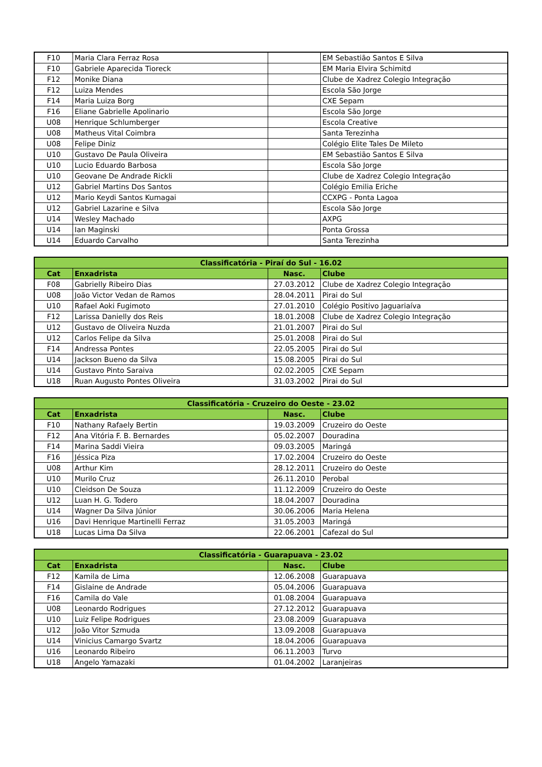| F10 | Maria Clara Ferraz Rosa | | EM Sebastião Santos E Silva |
| F10 | Gabriele Aparecida Tioreck | | EM Maria Elvira Schimitd |
| F12 | Monike Diana | | Clube de Xadrez Colegio Integração |
| F12 | Luiza Mendes | | Escola São Jorge |
| F14 | Maria Luiza Borg | | CXE Sepam |
| F16 | Eliane Gabrielle Apolinario | | Escola São Jorge |
| U08 | Henrique Schlumberger | | Escola Creative |
| U08 | Matheus Vital Coimbra | | Santa Terezinha |
| U08 | Felipe Diniz | | Colégio Elite Tales De Mileto |
| U10 | Gustavo De Paula Oliveira | | EM Sebastião Santos E Silva |
| U10 | Lucio Eduardo Barbosa | | Escola São Jorge |
| U10 | Geovane De Andrade Rickli | | Clube de Xadrez Colegio Integração |
| U12 | Gabriel Martins Dos Santos | | Colégio Emilia Eriche |
| U12 | Mario Keydi Santos Kumagai | | CCXPG - Ponta Lagoa |
| U12 | Gabriel Lazarine e Silva | | Escola São Jorge |
| U14 | Wesley Machado | | AXPG |
| U14 | Ian Maginski | | Ponta Grossa |
| U14 | Eduardo Carvalho | | Santa Terezinha |
| Classificatória - Piraí do Sul - 16.02 | | | |
| --- | --- | --- | --- |
| Cat | Enxadrista | Nasc. | Clube |
| F08 | Gabrielly Ribeiro Dias | 27.03.2012 | Clube de Xadrez Colegio Integração |
| U08 | João Victor Vedan de Ramos | 28.04.2011 | Pirai do Sul |
| U10 | Rafael Aoki Fugimoto | 27.01.2010 | Colégio Positivo Jaguariaíva |
| F12 | Larissa Danielly dos Reis | 18.01.2008 | Clube de Xadrez Colegio Integração |
| U12 | Gustavo de Oliveira Nuzda | 21.01.2007 | Pirai do Sul |
| U12 | Carlos Felipe da Silva | 25.01.2008 | Pirai do Sul |
| F14 | Andressa Pontes | 22.05.2005 | Pirai do Sul |
| U14 | Jackson Bueno da Silva | 15.08.2005 | Pirai do Sul |
| U14 | Gustavo Pinto Saraiva | 02.02.2005 | CXE Sepam |
| U18 | Ruan Augusto Pontes Oliveira | 31.03.2002 | Pirai do Sul |
| Classificatória - Cruzeiro do Oeste - 23.02 | | | |
| --- | --- | --- | --- |
| Cat | Enxadrista | Nasc. | Clube |
| F10 | Nathany Rafaely Bertin | 19.03.2009 | Cruzeiro do Oeste |
| F12 | Ana Vitória F. B. Bernardes | 05.02.2007 | Douradina |
| F14 | Marina Saddi Vieira | 09.03.2005 | Maringá |
| F16 | Jéssica Piza | 17.02.2004 | Cruzeiro do Oeste |
| U08 | Arthur Kim | 28.12.2011 | Cruzeiro do Oeste |
| U10 | Murilo Cruz | 26.11.2010 | Perobal |
| U10 | Cleidson De Souza | 11.12.2009 | Cruzeiro do Oeste |
| U12 | Luan H. G. Todero | 18.04.2007 | Douradina |
| U14 | Wagner Da Silva Júnior | 30.06.2006 | Maria Helena |
| U16 | Davi Henrique Martinelli Ferraz | 31.05.2003 | Maringá |
| U18 | Lucas Lima Da Silva | 22.06.2001 | Cafezal do Sul |
| Classificatória - Guarapuava - 23.02 | | | |
| --- | --- | --- | --- |
| Cat | Enxadrista | Nasc. | Clube |
| F12 | Kamila de Lima | 12.06.2008 | Guarapuava |
| F14 | Gislaine de Andrade | 05.04.2006 | Guarapuava |
| F16 | Camila do Vale | 01.08.2004 | Guarapuava |
| U08 | Leonardo Rodrigues | 27.12.2012 | Guarapuava |
| U10 | Luiz Felipe Rodrigues | 23.08.2009 | Guarapuava |
| U12 | João Vitor Szmuda | 13.09.2008 | Guarapuava |
| U14 | Vinicius Camargo Svartz | 18.04.2006 | Guarapuava |
| U16 | Leonardo Ribeiro | 06.11.2003 | Turvo |
| U18 | Angelo Yamazaki | 01.04.2002 | Laranjeiras |